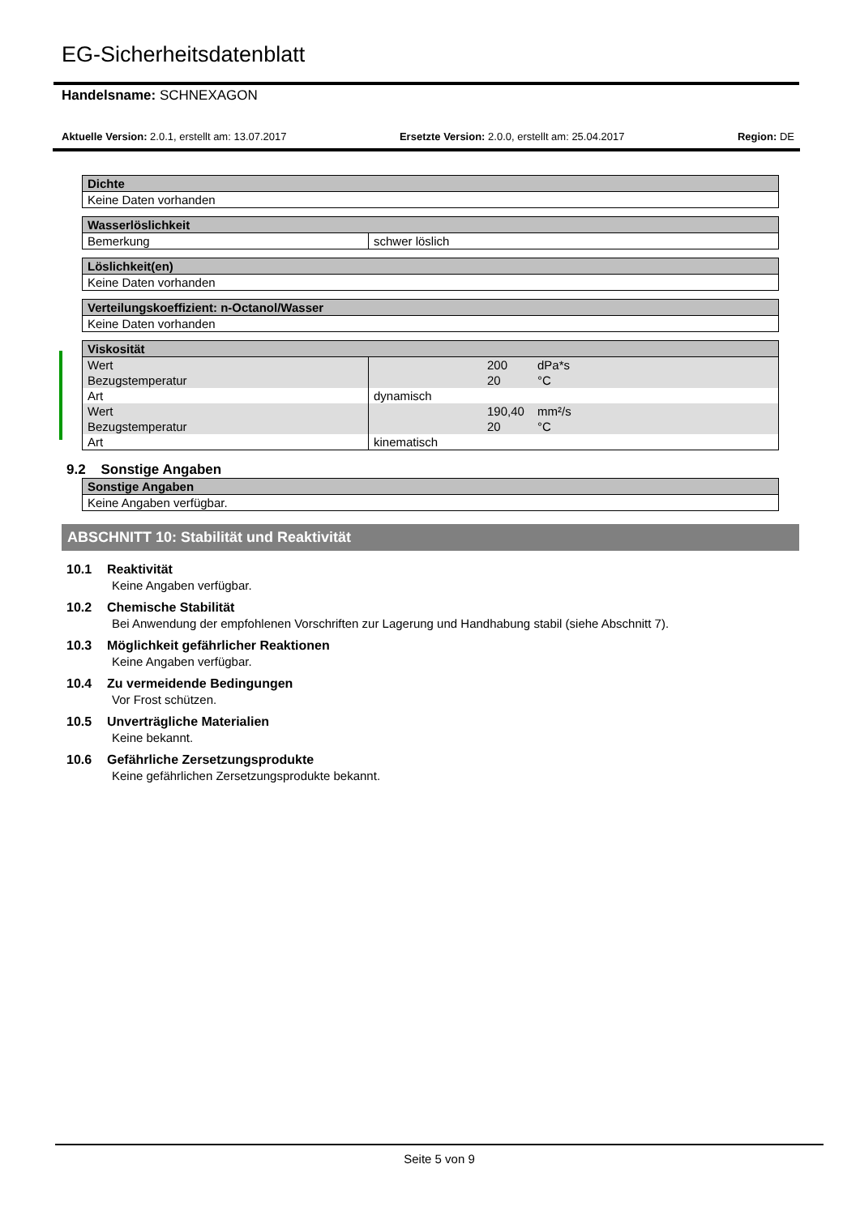EG-Sicherheitsdatenblatt
Handelsname: SCHNEXAGON
Aktuelle Version: 2.0.1, erstellt am: 13.07.2017 Ersetzte Version: 2.0.0, erstellt am: 25.04.2017 Region: DE
| Dichte |
| --- |
| Keine Daten vorhanden |
| Wasserlöslichkeit | |
| --- | --- |
| Bemerkung | schwer löslich |
| Löslichkeit(en) |
| --- |
| Keine Daten vorhanden |
| Verteilungskoeffizient: n-Octanol/Wasser |
| --- |
| Keine Daten vorhanden |
| Viskosität | | | |
| --- | --- | --- | --- |
| Wert | | 200 | dPa*s |
| Bezugstemperatur | | 20 | °C |
| Art | dynamisch | | |
| Wert | | 190,40 | mm²/s |
| Bezugstemperatur | | 20 | °C |
| Art | kinematisch | | |
9.2 Sonstige Angaben
| Sonstige Angaben |
| --- |
| Keine Angaben verfügbar. |
ABSCHNITT 10: Stabilität und Reaktivität
10.1 Reaktivität
Keine Angaben verfügbar.
10.2 Chemische Stabilität
Bei Anwendung der empfohlenen Vorschriften zur Lagerung und Handhabung stabil (siehe Abschnitt 7).
10.3 Möglichkeit gefährlicher Reaktionen
Keine Angaben verfügbar.
10.4 Zu vermeidende Bedingungen
Vor Frost schützen.
10.5 Unverträgliche Materialien
Keine bekannt.
10.6 Gefährliche Zersetzungsprodukte
Keine gefährlichen Zersetzungsprodukte bekannt.
Seite 5 von 9